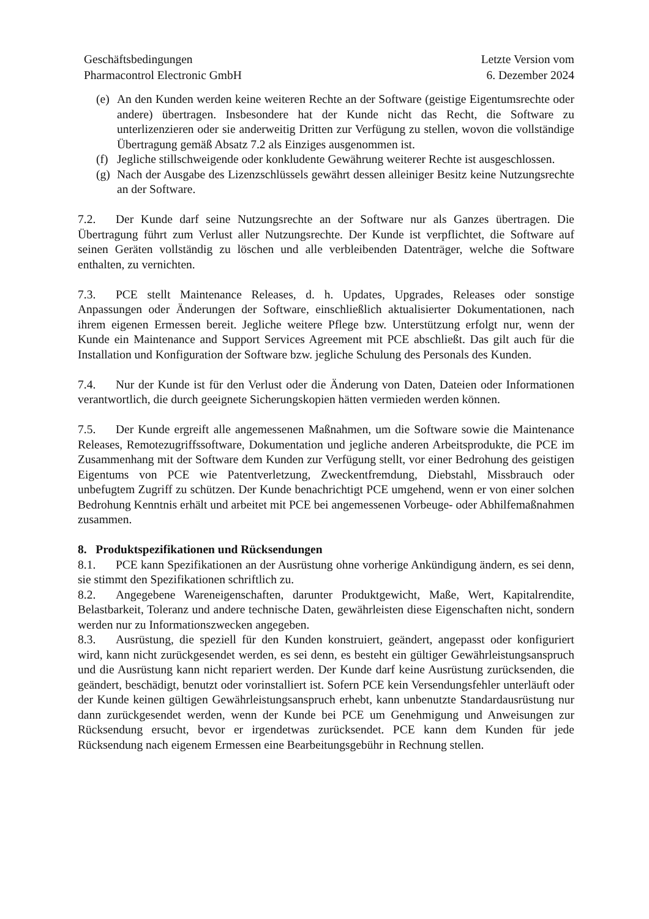Geschäftsbedingungen
Pharmacontrol Electronic GmbH
Letzte Version vom
6. Dezember 2024
(e) An den Kunden werden keine weiteren Rechte an der Software (geistige Eigentumsrechte oder andere) übertragen. Insbesondere hat der Kunde nicht das Recht, die Software zu unterlizenzieren oder sie anderweitig Dritten zur Verfügung zu stellen, wovon die vollständige Übertragung gemäß Absatz 7.2 als Einziges ausgenommen ist.
(f) Jegliche stillschweigende oder konkludente Gewährung weiterer Rechte ist ausgeschlossen.
(g) Nach der Ausgabe des Lizenzschlüssels gewährt dessen alleiniger Besitz keine Nutzungsrechte an der Software.
7.2. Der Kunde darf seine Nutzungsrechte an der Software nur als Ganzes übertragen. Die Übertragung führt zum Verlust aller Nutzungsrechte. Der Kunde ist verpflichtet, die Software auf seinen Geräten vollständig zu löschen und alle verbleibenden Datenträger, welche die Software enthalten, zu vernichten.
7.3. PCE stellt Maintenance Releases, d. h. Updates, Upgrades, Releases oder sonstige Anpassungen oder Änderungen der Software, einschließlich aktualisierter Dokumentationen, nach ihrem eigenen Ermessen bereit. Jegliche weitere Pflege bzw. Unterstützung erfolgt nur, wenn der Kunde ein Maintenance and Support Services Agreement mit PCE abschließt. Das gilt auch für die Installation und Konfiguration der Software bzw. jegliche Schulung des Personals des Kunden.
7.4. Nur der Kunde ist für den Verlust oder die Änderung von Daten, Dateien oder Informationen verantwortlich, die durch geeignete Sicherungskopien hätten vermieden werden können.
7.5. Der Kunde ergreift alle angemessenen Maßnahmen, um die Software sowie die Maintenance Releases, Remotezugriffssoftware, Dokumentation und jegliche anderen Arbeitsprodukte, die PCE im Zusammenhang mit der Software dem Kunden zur Verfügung stellt, vor einer Bedrohung des geistigen Eigentums von PCE wie Patentverletzung, Zweckentfremdung, Diebstahl, Missbrauch oder unbefugtem Zugriff zu schützen. Der Kunde benachrichtigt PCE umgehend, wenn er von einer solchen Bedrohung Kenntnis erhält und arbeitet mit PCE bei angemessenen Vorbeuge- oder Abhilfemaßnahmen zusammen.
8. Produktspezifikationen und Rücksendungen
8.1. PCE kann Spezifikationen an der Ausrüstung ohne vorherige Ankündigung ändern, es sei denn, sie stimmt den Spezifikationen schriftlich zu.
8.2. Angegebene Wareneigenschaften, darunter Produktgewicht, Maße, Wert, Kapitalrendite, Belastbarkeit, Toleranz und andere technische Daten, gewährleisten diese Eigenschaften nicht, sondern werden nur zu Informationszwecken angegeben.
8.3. Ausrüstung, die speziell für den Kunden konstruiert, geändert, angepasst oder konfiguriert wird, kann nicht zurückgesendet werden, es sei denn, es besteht ein gültiger Gewährleistungsanspruch und die Ausrüstung kann nicht repariert werden. Der Kunde darf keine Ausrüstung zurücksenden, die geändert, beschädigt, benutzt oder vorinstalliert ist. Sofern PCE kein Versendungsfehler unterläuft oder der Kunde keinen gültigen Gewährleistungsanspruch erhebt, kann unbenutzte Standardausrüstung nur dann zurückgesendet werden, wenn der Kunde bei PCE um Genehmigung und Anweisungen zur Rücksendung ersucht, bevor er irgendetwas zurücksendet. PCE kann dem Kunden für jede Rücksendung nach eigenem Ermessen eine Bearbeitungsgebühr in Rechnung stellen.